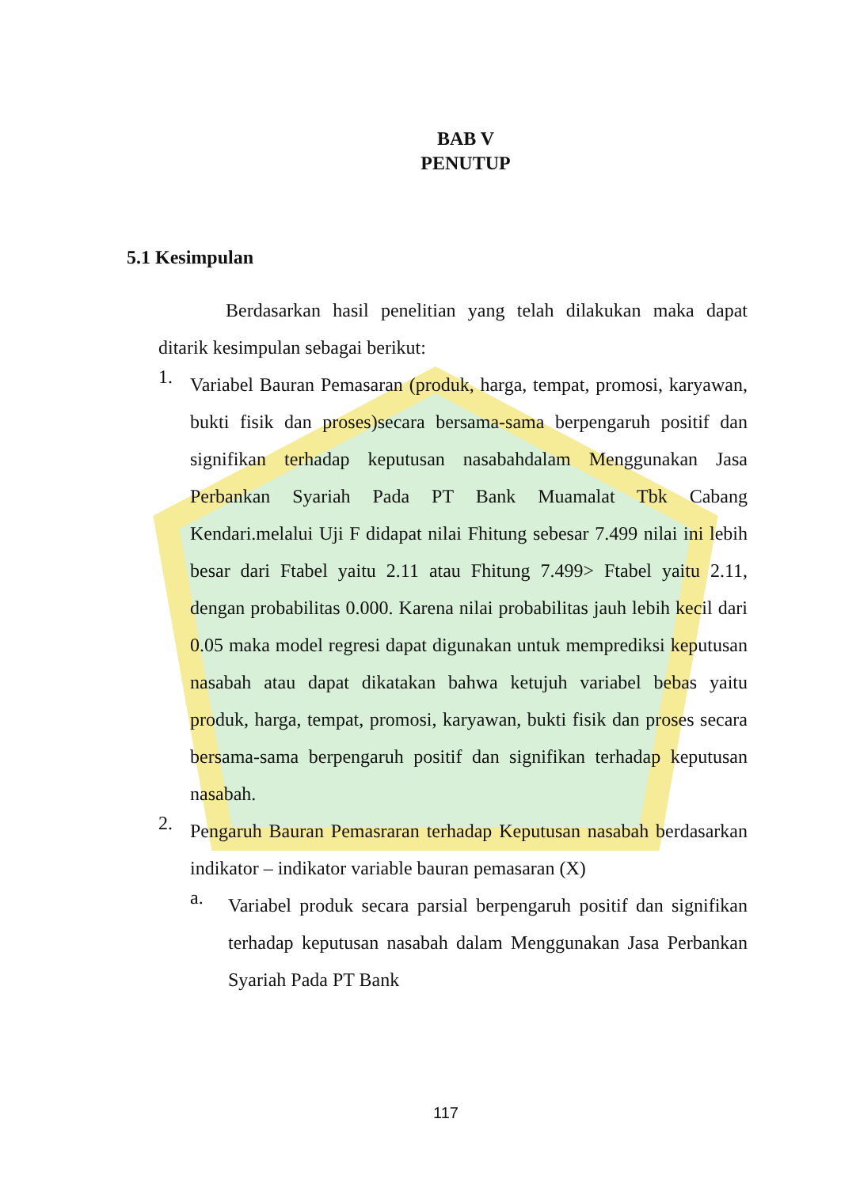BAB V
PENUTUP
5.1 Kesimpulan
Berdasarkan hasil penelitian yang telah dilakukan maka dapat ditarik kesimpulan sebagai berikut:
1.
Variabel Bauran Pemasaran (produk, harga, tempat, promosi, karyawan, bukti fisik dan proses)secara bersama-sama berpengaruh positif dan signifikan terhadap keputusan nasabahdalam Menggunakan Jasa Perbankan Syariah Pada PT Bank Muamalat Tbk Cabang Kendari.melalui Uji F didapat nilai Fhitung sebesar 7.499 nilai ini lebih besar dari Ftabel yaitu 2.11 atau Fhitung 7.499> Ftabel yaitu 2.11, dengan probabilitas 0.000. Karena nilai probabilitas jauh lebih kecil dari 0.05 maka model regresi dapat digunakan untuk memprediksi keputusan nasabah atau dapat dikatakan bahwa ketujuh variabel bebas yaitu produk, harga, tempat, promosi, karyawan, bukti fisik dan proses secara bersama-sama berpengaruh positif dan signifikan terhadap keputusan nasabah.
2.
Pengaruh Bauran Pemasraran terhadap Keputusan nasabah berdasarkan indikator – indikator variable bauran pemasaran (X)
a.
Variabel produk secara parsial berpengaruh positif dan signifikan terhadap keputusan nasabah dalam Menggunakan Jasa Perbankan Syariah Pada PT Bank
117